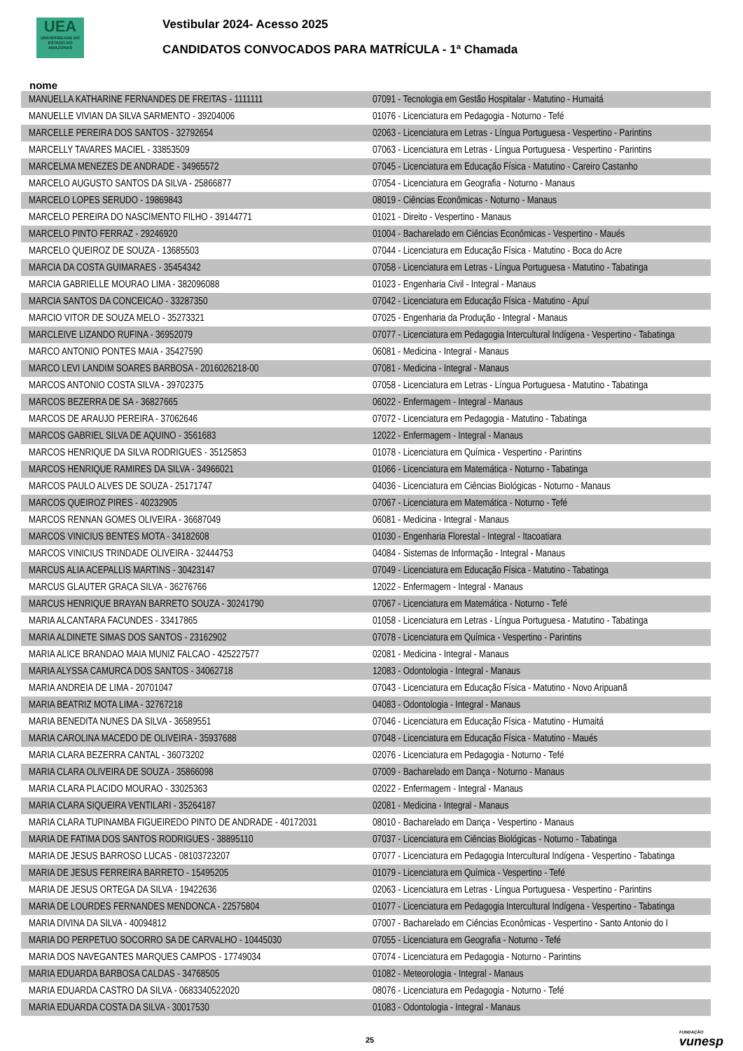UEA
UNIVERSIDADE DO ESTADO DO AMAZONAS
Vestibular 2024- Acesso 2025
CANDIDATOS CONVOCADOS PARA MATRÍCULA - 1ª Chamada
nome
| MANUELLA KATHARINE FERNANDES DE FREITAS - 1111111 | 07091 - Tecnologia em Gestão Hospitalar - Matutino - Humaitá |
| MANUELLE VIVIAN DA SILVA SARMENTO - 39204006 | 01076 - Licenciatura em Pedagogia - Noturno - Tefé |
| MARCELLE PEREIRA DOS SANTOS - 32792654 | 02063 - Licenciatura em Letras - Língua Portuguesa - Vespertino - Parintins |
| MARCELLY TAVARES MACIEL - 33853509 | 07063 - Licenciatura em Letras - Língua Portuguesa - Vespertino - Parintins |
| MARCELMA MENEZES DE ANDRADE - 34965572 | 07045 - Licenciatura em Educação Física - Matutino - Careiro Castanho |
| MARCELO AUGUSTO SANTOS DA SILVA - 25866877 | 07054 - Licenciatura em Geografia - Noturno - Manaus |
| MARCELO LOPES SERUDO - 19869843 | 08019 - Ciências Econômicas - Noturno - Manaus |
| MARCELO PEREIRA DO NASCIMENTO FILHO - 39144771 | 01021 - Direito - Vespertino - Manaus |
| MARCELO PINTO FERRAZ - 29246920 | 01004 - Bacharelado em Ciências Econômicas - Vespertino - Maués |
| MARCELO QUEIROZ DE SOUZA - 13685503 | 07044 - Licenciatura em Educação Física - Matutino - Boca do Acre |
| MARCIA DA COSTA GUIMARAES - 35454342 | 07058 - Licenciatura em Letras - Língua Portuguesa - Matutino - Tabatinga |
| MARCIA GABRIELLE MOURAO LIMA - 382096088 | 01023 - Engenharia Civil - Integral - Manaus |
| MARCIA SANTOS DA CONCEICAO - 33287350 | 07042 - Licenciatura em Educação Física - Matutino - Apuí |
| MARCIO VITOR DE SOUZA MELO - 35273321 | 07025 - Engenharia da Produção - Integral - Manaus |
| MARCLEIVE LIZANDO RUFINA - 36952079 | 07077 - Licenciatura em Pedagogia Intercultural Indígena - Vespertino - Tabatinga |
| MARCO ANTONIO PONTES MAIA - 35427590 | 06081 - Medicina - Integral - Manaus |
| MARCO LEVI LANDIM SOARES BARBOSA - 2016026218-00 | 07081 - Medicina - Integral - Manaus |
| MARCOS ANTONIO COSTA SILVA - 39702375 | 07058 - Licenciatura em Letras - Língua Portuguesa - Matutino - Tabatinga |
| MARCOS BEZERRA DE SA - 36827665 | 06022 - Enfermagem - Integral - Manaus |
| MARCOS DE ARAUJO PEREIRA - 37062646 | 07072 - Licenciatura em Pedagogia - Matutino - Tabatinga |
| MARCOS GABRIEL SILVA DE AQUINO - 3561683 | 12022 - Enfermagem - Integral - Manaus |
| MARCOS HENRIQUE DA SILVA RODRIGUES - 35125853 | 01078 - Licenciatura em Química - Vespertino - Parintins |
| MARCOS HENRIQUE RAMIRES DA SILVA - 34966021 | 01066 - Licenciatura em Matemática - Noturno - Tabatinga |
| MARCOS PAULO ALVES DE SOUZA - 25171747 | 04036 - Licenciatura em Ciências Biológicas - Noturno - Manaus |
| MARCOS QUEIROZ PIRES - 40232905 | 07067 - Licenciatura em Matemática - Noturno - Tefé |
| MARCOS RENNAN GOMES OLIVEIRA - 36687049 | 06081 - Medicina - Integral - Manaus |
| MARCOS VINICIUS BENTES MOTA - 34182608 | 01030 - Engenharia Florestal - Integral - Itacoatiara |
| MARCOS VINICIUS TRINDADE OLIVEIRA - 32444753 | 04084 - Sistemas de Informação - Integral - Manaus |
| MARCUS ALIA ACEPALLIS MARTINS - 30423147 | 07049 - Licenciatura em Educação Física - Matutino - Tabatinga |
| MARCUS GLAUTER GRACA SILVA - 36276766 | 12022 - Enfermagem - Integral - Manaus |
| MARCUS HENRIQUE BRAYAN BARRETO SOUZA - 30241790 | 07067 - Licenciatura em Matemática - Noturno - Tefé |
| MARIA ALCANTARA FACUNDES - 33417865 | 01058 - Licenciatura em Letras - Língua Portuguesa - Matutino - Tabatinga |
| MARIA ALDINETE SIMAS DOS SANTOS - 23162902 | 07078 - Licenciatura em Química - Vespertino - Parintins |
| MARIA ALICE BRANDAO MAIA MUNIZ FALCAO - 425227577 | 02081 - Medicina - Integral - Manaus |
| MARIA ALYSSA CAMURCA DOS SANTOS - 34062718 | 12083 - Odontologia - Integral - Manaus |
| MARIA ANDREIA DE LIMA - 20701047 | 07043 - Licenciatura em Educação Física - Matutino - Novo Aripuanã |
| MARIA BEATRIZ MOTA LIMA - 32767218 | 04083 - Odontologia - Integral - Manaus |
| MARIA BENEDITA NUNES DA SILVA - 36589551 | 07046 - Licenciatura em Educação Física - Matutino - Humaitá |
| MARIA CAROLINA MACEDO DE OLIVEIRA - 35937688 | 07048 - Licenciatura em Educação Física - Matutino - Maués |
| MARIA CLARA BEZERRA CANTAL - 36073202 | 02076 - Licenciatura em Pedagogia - Noturno - Tefé |
| MARIA CLARA OLIVEIRA DE SOUZA - 35866098 | 07009 - Bacharelado em Dança - Noturno - Manaus |
| MARIA CLARA PLACIDO MOURAO - 33025363 | 02022 - Enfermagem - Integral - Manaus |
| MARIA CLARA SIQUEIRA VENTILARI - 35264187 | 02081 - Medicina - Integral - Manaus |
| MARIA CLARA TUPINAMBA FIGUEIREDO PINTO DE ANDRADE - 40172031 | 08010 - Bacharelado em Dança - Vespertino - Manaus |
| MARIA DE FATIMA DOS SANTOS RODRIGUES - 38895110 | 07037 - Licenciatura em Ciências Biológicas - Noturno - Tabatinga |
| MARIA DE JESUS BARROSO LUCAS - 08103723207 | 07077 - Licenciatura em Pedagogia Intercultural Indígena - Vespertino - Tabatinga |
| MARIA DE JESUS FERREIRA BARRETO - 15495205 | 01079 - Licenciatura em Química - Vespertino - Tefé |
| MARIA DE JESUS ORTEGA DA SILVA - 19422636 | 02063 - Licenciatura em Letras - Língua Portuguesa - Vespertino - Parintins |
| MARIA DE LOURDES FERNANDES MENDONCA - 22575804 | 01077 - Licenciatura em Pedagogia Intercultural Indígena - Vespertino - Tabatinga |
| MARIA DIVINA DA SILVA - 40094812 | 07007 - Bacharelado em Ciências Econômicas - Vespertino - Santo Antonio do I |
| MARIA DO PERPETUO SOCORRO SA DE CARVALHO - 10445030 | 07055 - Licenciatura em Geografia - Noturno - Tefé |
| MARIA DOS NAVEGANTES MARQUES CAMPOS - 17749034 | 07074 - Licenciatura em Pedagogia - Noturno - Parintins |
| MARIA EDUARDA BARBOSA CALDAS - 34768505 | 01082 - Meteorologia - Integral - Manaus |
| MARIA EDUARDA CASTRO DA SILVA - 0683340522020 | 08076 - Licenciatura em Pedagogia - Noturno - Tefé |
| MARIA EDUARDA COSTA DA SILVA - 30017530 | 01083 - Odontologia - Integral - Manaus |
25 FUNDAÇÃO
vunesp